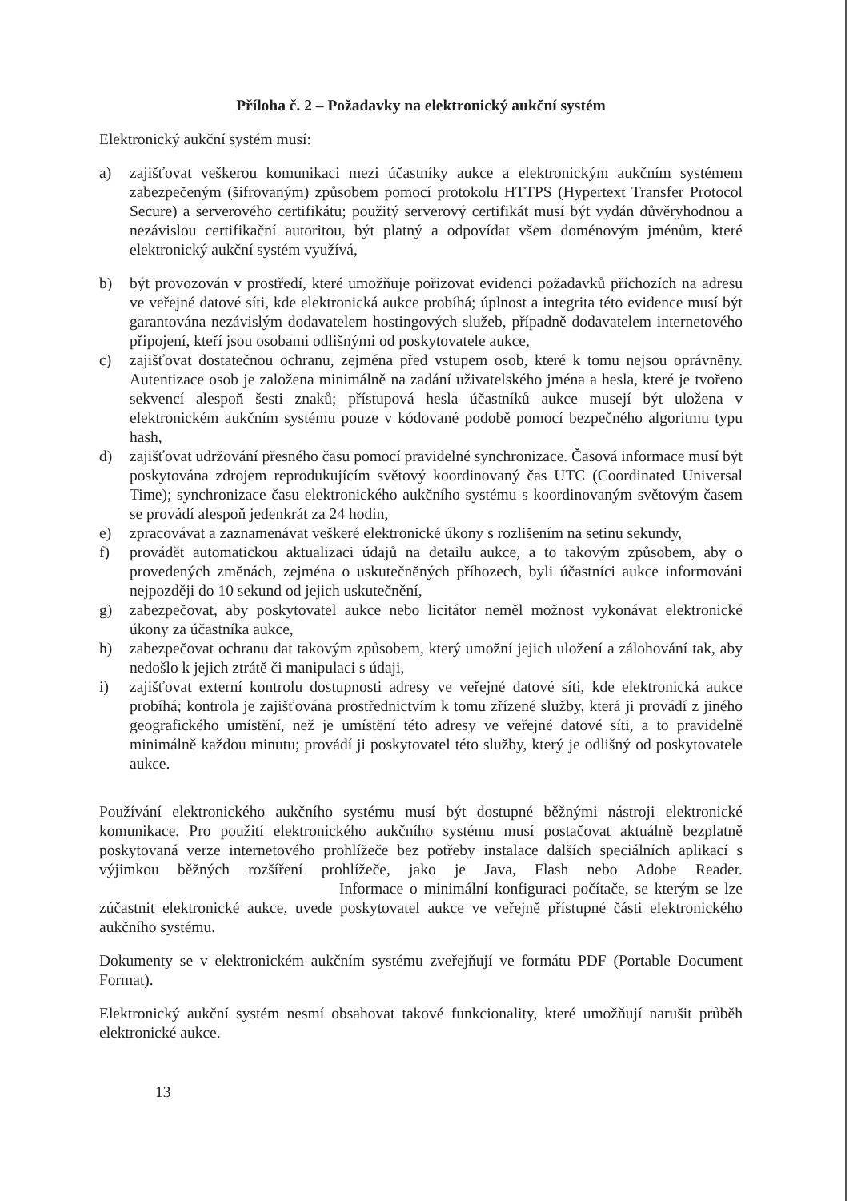Příloha č. 2 – Požadavky na elektronický aukční systém
Elektronický aukční systém musí:
a) zajišťovat veškerou komunikaci mezi účastníky aukce a elektronickým aukčním systémem zabezpečeným (šifrovaným) způsobem pomocí protokolu HTTPS (Hypertext Transfer Protocol Secure) a serverového certifikátu; použitý serverový certifikát musí být vydán důvěryhodnou a nezávislou certifikační autoritou, být platný a odpovídat všem doménovým jménům, které elektronický aukční systém využívá,
b) být provozován v prostředí, které umožňuje pořizovat evidenci požadavků příchozích na adresu ve veřejné datové síti, kde elektronická aukce probíhá; úplnost a integrita této evidence musí být garantována nezávislým dodavatelem hostingových služeb, případně dodavatelem internetového připojení, kteří jsou osobami odlišnými od poskytovatele aukce,
c) zajišťovat dostatečnou ochranu, zejména před vstupem osob, které k tomu nejsou oprávněny. Autentizace osob je založena minimálně na zadání uživatelského jména a hesla, které je tvořeno sekvencí alespoň šesti znaků; přístupová hesla účastníků aukce musejí být uložena v elektronickém aukčním systému pouze v kódované podobě pomocí bezpečného algoritmu typu hash,
d) zajišťovat udržování přesného času pomocí pravidelné synchronizace. Časová informace musí být poskytována zdrojem reprodukujícím světový koordinovaný čas UTC (Coordinated Universal Time); synchronizace času elektronického aukčního systému s koordinovaným světovým časem se provádí alespoň jedenkrát za 24 hodin,
e) zpracovávat a zaznamenávat veškeré elektronické úkony s rozlišením na setinu sekundy,
f) provádět automatickou aktualizaci údajů na detailu aukce, a to takovým způsobem, aby o provedených změnách, zejména o uskutečněných příhozech, byli účastníci aukce informováni nejpozději do 10 sekund od jejich uskutečnění,
g) zabezpečovat, aby poskytovatel aukce nebo licitátor neměl možnost vykonávat elektronické úkony za účastníka aukce,
h) zabezpečovat ochranu dat takovým způsobem, který umožní jejich uložení a zálohování tak, aby nedošlo k jejich ztrátě či manipulaci s údaji,
i) zajišťovat externí kontrolu dostupnosti adresy ve veřejné datové síti, kde elektronická aukce probíhá; kontrola je zajišťována prostřednictvím k tomu zřízené služby, která ji provádí z jiného geografického umístění, než je umístění této adresy ve veřejné datové síti, a to pravidelně minimálně každou minutu; provádí ji poskytovatel této služby, který je odlišný od poskytovatele aukce.
Používání elektronického aukčního systému musí být dostupné běžnými nástroji elektronické komunikace. Pro použití elektronického aukčního systému musí postačovat aktuálně bezplatně poskytovaná verze internetového prohlížeče bez potřeby instalace dalších speciálních aplikací s výjimkou běžných rozšíření prohlížeče, jako je Java, Flash nebo Adobe Reader. Informace o minimální konfiguraci počítače, se kterým se lze zúčastnit elektronické aukce, uvede poskytovatel aukce ve veřejně přístupné části elektronického aukčního systému.
Dokumenty se v elektronickém aukčním systému zveřejňují ve formátu PDF (Portable Document Format).
Elektronický aukční systém nesmí obsahovat takové funkcionality, které umožňují narušit průběh elektronické aukce.
13